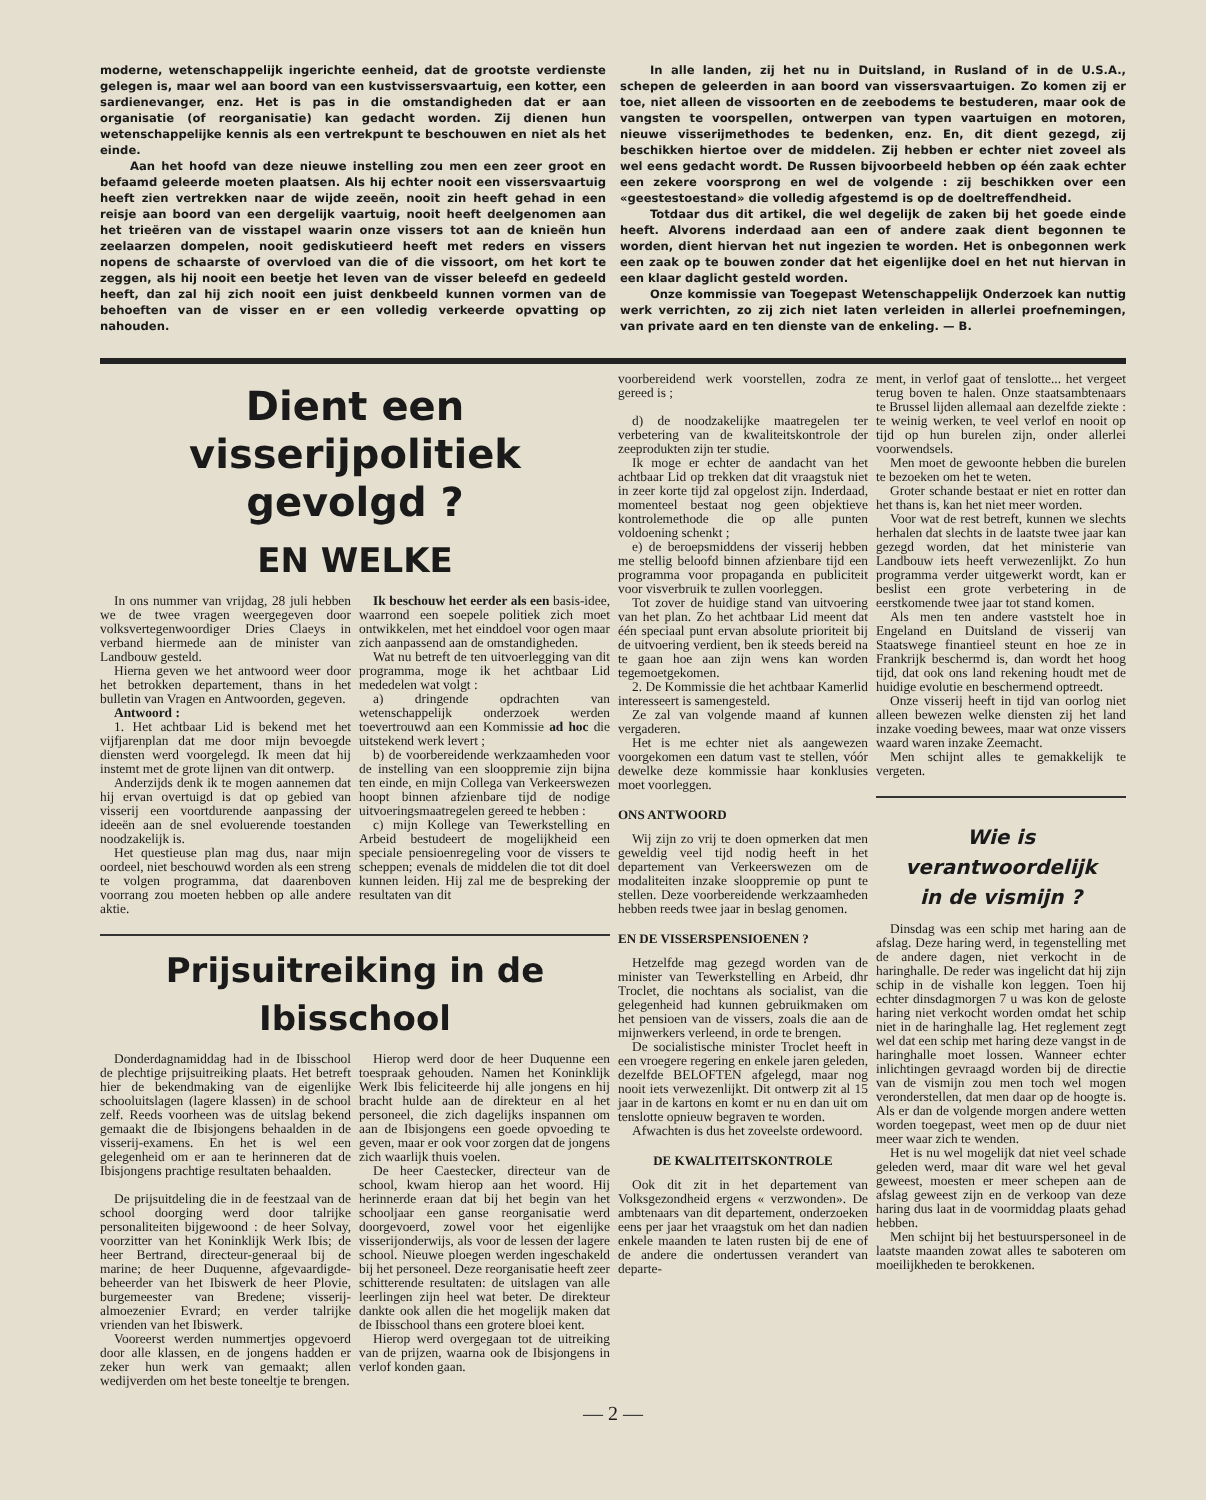moderne, wetenschappelijk ingerichte eenheid, dat de grootste verdienste gelegen is, maar wel aan boord van een kustvissersvaartuig, een kotter, een sardienevanger, enz. Het is pas in die omstandigheden dat er aan organisatie (of reorganisatie) kan gedacht worden. Zij dienen hun wetenschappelijke kennis als een vertrekpunt te beschouwen en niet als het einde.
Aan het hoofd van deze nieuwe instelling zou men een zeer groot en befaamd geleerde moeten plaatsen. Als hij echter nooit een vissersvaartuig heeft zien vertrekken naar de wijde zeeën, nooit zin heeft gehad in een reisje aan boord van een dergelijk vaartuig, nooit heeft deelgenomen aan het trieëren van de visstapel waarin onze vissers tot aan de knieën hun zeelaarzen dompelen, nooit gediskutieerd heeft met reders en vissers nopens de schaarste of overvloed van die of die vissoort, om het kort te zeggen, als hij nooit een beetje het leven van de visser beleefd en gedeeld heeft, dan zal hij zich nooit een juist denkbeeld kunnen vormen van de behoeften van de visser en er een volledig verkeerde opvatting op nahouden.
In alle landen, zij het nu in Duitsland, in Rusland of in de U.S.A., schepen de geleerden in aan boord van vissersvaartuigen. Zo komen zij er toe, niet alleen de vissoorten en de zeebodems te bestuderen, maar ook de vangsten te voorspellen, ontwerpen van typen vaartuigen en motoren, nieuwe visserijmethodes te bedenken, enz. En, dit dient gezegd, zij beschikken hiertoe over de middelen. Zij hebben er echter niet zoveel als wel eens gedacht wordt. De Russen bijvoorbeeld hebben op één zaak echter een zekere voorsprong en wel de volgende : zij beschikken over een «geestestoestand» die volledig afgestemd is op de doeltreffendheid.
Totdaar dus dit artikel, die wel degelijk de zaken bij het goede einde heeft. Alvorens inderdaad aan een of andere zaak dient begonnen te worden, dient hiervan het nut ingezien te worden. Het is onbegonnen werk een zaak op te bouwen zonder dat het eigenlijke doel en het nut hiervan in een klaar daglicht gesteld worden.
Onze kommissie van Toegepast Wetenschappelijk Onderzoek kan nuttig werk verrichten, zo zij zich niet laten verleiden in allerlei proefnemingen, van private aard en ten dienste van de enkeling. — B.
Dient een visserijpolitiek
gevolgd ?
EN WELKE
In ons nummer van vrijdag, 28 juli hebben we de twee vragen weergegeven door volksvertegenwoordiger Dries Claeys in verband hiermede aan de minister van Landbouw gesteld.
Hierna geven we het antwoord weer door het betrokken departement, thans in het bulletin van Vragen en Antwoorden, gegeven.
Antwoord :
1. Het achtbaar Lid is bekend met het vijfjarenplan dat me door mijn bevoegde diensten werd voorgelegd. Ik meen dat hij instemt met de grote lijnen van dit ontwerp.
Anderzijds denk ik te mogen aannemen dat hij ervan overtuigd is dat op gebied van visserij een voortdurende aanpassing der ideeën aan de snel evoluerende toestanden noodzakelijk is.
Het questieuse plan mag dus, naar mijn oordeel, niet beschouwd worden als een streng te volgen programma, dat daarenboven voorrang zou moeten hebben op alle andere aktie.
Ik beschouw het eerder als een basis-idee, waarrond een soepele politiek zich moet ontwikkelen, met het einddoel voor ogen maar zich aanpassend aan de omstandigheden.
Wat nu betreft de ten uitvoerlegging van dit programma, moge ik het achtbaar Lid mededelen wat volgt :
a) dringende opdrachten van wetenschappelijk onderzoek werden toevertrouwd aan een Kommissie ad hoc die uitstekend werk levert ;
b) de voorbereidende werkzaamheden voor de instelling van een slooppremie zijn bijna ten einde, en mijn Collega van Verkeerswezen hoopt binnen afzienbare tijd de nodige uitvoeringsmaatregelen gereed te hebben :
c) mijn Kollege van Tewerkstelling en Arbeid bestudeert de mogelijkheid een speciale pensioenregeling voor de vissers te scheppen; evenals de middelen die tot dit doel kunnen leiden. Hij zal me de bespreking der resultaten van dit
Prijsuitreiking in de Ibisschool
Donderdagnamiddag had in de Ibisschool de plechtige prijsuitreiking plaats. Het betreft hier de bekendmaking van de eigenlijke schooluitslagen (lagere klassen) in de school zelf. Reeds voorheen was de uitslag bekend gemaakt die de Ibisjongens behaalden in de visserij-examens. En het is wel een gelegenheid om er aan te herinneren dat de Ibisjongens prachtige resultaten behaalden.
De prijsuitdeling die in de feestzaal van de school doorging werd door talrijke personaliteiten bijgewoond : de heer Solvay, voorzitter van het Koninklijk Werk Ibis; de heer Bertrand, directeur-generaal bij de marine; de heer Duquenne, afgevaardigde-beheerder van het Ibiswerk de heer Plovie, burgemeester van Bredene; visserij-almoezenier Evrard; en verder talrijke vrienden van het Ibiswerk.
Vooreerst werden nummertjes opgevoerd door alle klassen, en de jongens hadden er zeker hun werk van gemaakt; allen wedijverden om het beste toneeltje te brengen.
Hierop werd door de heer Duquenne een toespraak gehouden. Namen het Koninklijk Werk Ibis feliciteerde hij alle jongens en hij bracht hulde aan de direkteur en al het personeel, die zich dagelijks inspannen om aan de Ibisjongens een goede opvoeding te geven, maar er ook voor zorgen dat de jongens zich waarlijk thuis voelen.
De heer Caestecker, directeur van de school, kwam hierop aan het woord. Hij herinnerde eraan dat bij het begin van het schooljaar een ganse reorganisatie werd doorgevoerd, zowel voor het eigenlijke visserijonderwijs, als voor de lessen der lagere school. Nieuwe ploegen werden ingeschakeld bij het personeel. Deze reorganisatie heeft zeer schitterende resultaten: de uitslagen van alle leerlingen zijn heel wat beter. De direkteur dankte ook allen die het mogelijk maken dat de Ibisschool thans een grotere bloei kent.
Hierop werd overgegaan tot de uitreiking van de prijzen, waarna ook de Ibisjongens in verlof konden gaan.
voorbereidend werk voorstellen, zodra ze gereed is ;
d) de noodzakelijke maatregelen ter verbetering van de kwaliteitskontrole der zeeprodukten zijn ter studie.
Ik moge er echter de aandacht van het achtbaar Lid op trekken dat dit vraagstuk niet in zeer korte tijd zal opgelost zijn. Inderdaad, momenteel bestaat nog geen objektieve kontrolemethode die op alle punten voldoening schenkt ;
e) de beroepsmiddens der visserij hebben me stellig beloofd binnen afzienbare tijd een programma voor propaganda en publiciteit voor visverbruik te zullen voorleggen.
Tot zover de huidige stand van uitvoering van het plan. Zo het achtbaar Lid meent dat één speciaal punt ervan absolute prioriteit bij de uitvoering verdient, ben ik steeds bereid na te gaan hoe aan zijn wens kan worden tegemoetgekomen.
2. De Kommissie die het achtbaar Kamerlid interesseert is samengesteld.
Ze zal van volgende maand af kunnen vergaderen.
Het is me echter niet als aangewezen voorgekomen een datum vast te stellen, vóór dewelke deze kommissie haar konklusies moet voorleggen.
ONS ANTWOORD
Wij zijn zo vrij te doen opmerken dat men geweldig veel tijd nodig heeft in het departement van Verkeerswezen om de modaliteiten inzake slooppremie op punt te stellen. Deze voorbereidende werkzaamheden hebben reeds twee jaar in beslag genomen.
EN DE VISSERSPENSIOENEN ?
Hetzelfde mag gezegd worden van de minister van Tewerkstelling en Arbeid, dhr Troclet, die nochtans als socialist, van die gelegenheid had kunnen gebruikmaken om het pensioen van de vissers, zoals die aan de mijnwerkers verleend, in orde te brengen.
De socialistische minister Troclet heeft in een vroegere regering en enkele jaren geleden, dezelfde BELOFTEN afgelegd, maar nog nooit iets verwezenlijkt. Dit ontwerp zit al 15 jaar in de kartons en komt er nu en dan uit om tenslotte opnieuw begraven te worden.
Afwachten is dus het zoveelste ordewoord.
DE KWALITEITSKONTROLE
Ook dit zit in het departement van Volksgezondheid ergens « verzwonden». De ambtenaars van dit departement, onderzoeken eens per jaar het vraagstuk om het dan nadien enkele maanden te laten rusten bij de ene of de andere die ondertussen verandert van departe-
ment, in verlof gaat of tenslotte... het vergeet terug boven te halen. Onze staatsambtenaars te Brussel lijden allemaal aan dezelfde ziekte : te weinig werken, te veel verlof en nooit op tijd op hun burelen zijn, onder allerlei voorwendsels.
Men moet de gewoonte hebben die burelen te bezoeken om het te weten.
Groter schande bestaat er niet en rotter dan het thans is, kan het niet meer worden.
Voor wat de rest betreft, kunnen we slechts herhalen dat slechts in de laatste twee jaar kan gezegd worden, dat het ministerie van Landbouw iets heeft verwezenlijkt. Zo hun programma verder uitgewerkt wordt, kan er beslist een grote verbetering in de eerstkomende twee jaar tot stand komen.
Als men ten andere vaststelt hoe in Engeland en Duitsland de visserij van Staatswege finantieel steunt en hoe ze in Frankrijk beschermd is, dan wordt het hoog tijd, dat ook ons land rekening houdt met de huidige evolutie en beschermend optreedt.
Onze visserij heeft in tijd van oorlog niet alleen bewezen welke diensten zij het land inzake voeding bewees, maar wat onze vissers waard waren inzake Zeemacht.
Men schijnt alles te gemakkelijk te vergeten.
Wie is
verantwoordelijk
in de vismijn ?
Dinsdag was een schip met haring aan de afslag. Deze haring werd, in tegenstelling met de andere dagen, niet verkocht in de haringhalle. De reder was ingelicht dat hij zijn schip in de vishalle kon leggen. Toen hij echter dinsdagmorgen 7 u was kon de geloste haring niet verkocht worden omdat het schip niet in de haringhalle lag. Het reglement zegt wel dat een schip met haring deze vangst in de haringhalle moet lossen. Wanneer echter inlichtingen gevraagd worden bij de directie van de vismijn zou men toch wel mogen veronderstellen, dat men daar op de hoogte is. Als er dan de volgende morgen andere wetten worden toegepast, weet men op de duur niet meer waar zich te wenden.
Het is nu wel mogelijk dat niet veel schade geleden werd, maar dit ware wel het geval geweest, moesten er meer schepen aan de afslag geweest zijn en de verkoop van deze haring dus laat in de voormiddag plaats gehad hebben.
Men schijnt bij het bestuurspersoneel in de laatste maanden zowat alles te saboteren om moeilijkheden te berokkenen.
— 2 —